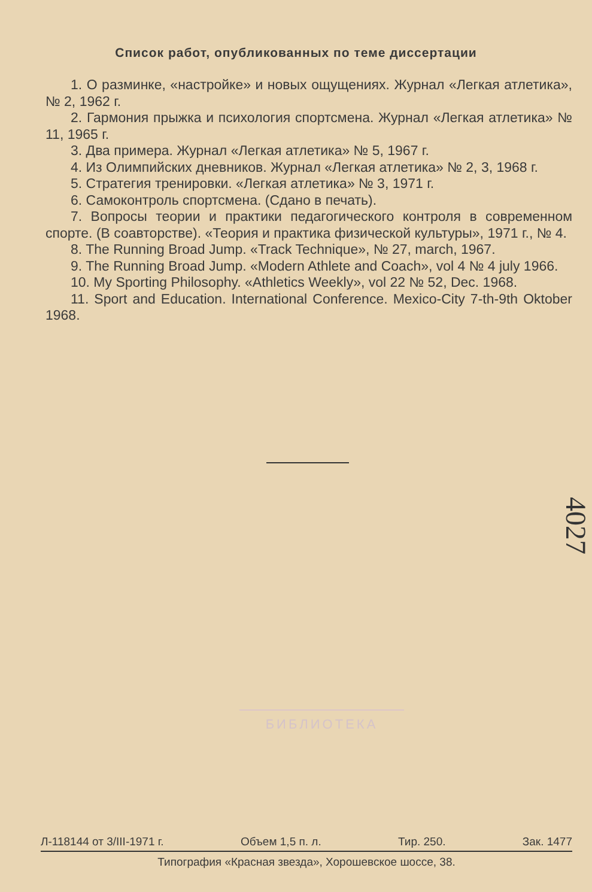Список работ, опубликованных по теме диссертации
1. О разминке, «настройке» и новых ощущениях. Журнал «Легкая атлетика», № 2, 1962 г.
2. Гармония прыжка и психология спортсмена. Журнал «Легкая атлетика» № 11, 1965 г.
3. Два примера. Журнал «Легкая атлетика» № 5, 1967 г.
4. Из Олимпийских дневников. Журнал «Легкая атлетика» № 2, 3, 1968 г.
5. Стратегия тренировки. «Легкая атлетика» № 3, 1971 г.
6. Самоконтроль спортсмена. (Сдано в печать).
7. Вопросы теории и практики педагогического контроля в современном спорте. (В соавторстве). «Теория и практика физической культуры», 1971 г., № 4.
8. The Running Broad Jump. «Track Technique», № 27, march, 1967.
9. The Running Broad Jump. «Modern Athlete and Coach», vol 4 № 4 july 1966.
10. My Sporting Philosophy. «Athletics Weekly», vol 22 № 52, Dec. 1968.
11. Sport and Education. International Conference. Mexico-City 7-th-9th Oktober 1968.
4027
БИБЛИОТЕКА
Л-118144 от 3/III-1971 г. Объем 1,5 п. л. Тир. 250. Зак. 1477
Типография «Красная звезда», Хорошевское шоссе, 38.